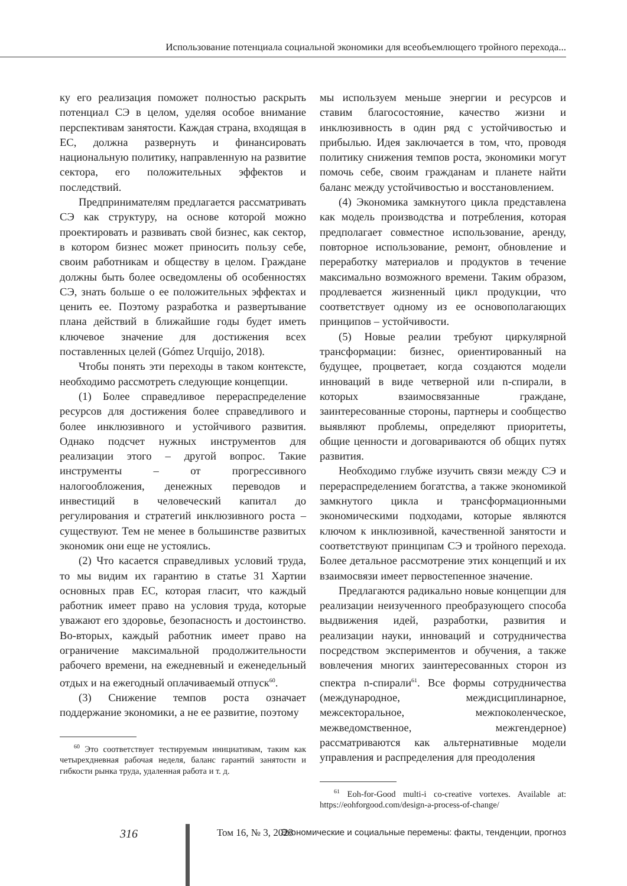Использование потенциала социальной экономики для всеобъемлющего тройного перехода...
ку его реализация поможет полностью раскрыть потенциал СЭ в целом, уделяя особое внимание перспективам занятости. Каждая страна, входящая в ЕС, должна развернуть и финансировать национальную политику, направленную на развитие сектора, его положительных эффектов и последствий.
Предпринимателям предлагается рассматривать СЭ как структуру, на основе которой можно проектировать и развивать свой бизнес, как сектор, в котором бизнес может приносить пользу себе, своим работникам и обществу в целом. Граждане должны быть более осведомлены об особенностях СЭ, знать больше о ее положительных эффектах и ценить ее. Поэтому разработка и развертывание плана действий в ближайшие годы будет иметь ключевое значение для достижения всех поставленных целей (Gómez Urquijo, 2018).
Чтобы понять эти переходы в таком контексте, необходимо рассмотреть следующие концепции.
(1) Более справедливое перераспределение ресурсов для достижения более справедливого и более инклюзивного и устойчивого развития. Однако подсчет нужных инструментов для реализации этого – другой вопрос. Такие инструменты – от прогрессивного налогообложения, денежных переводов и инвестиций в человеческий капитал до регулирования и стратегий инклюзивного роста – существуют. Тем не менее в большинстве развитых экономик они еще не устоялись.
(2) Что касается справедливых условий труда, то мы видим их гарантию в статье 31 Хартии основных прав ЕС, которая гласит, что каждый работник имеет право на условия труда, которые уважают его здоровье, безопасность и достоинство. Во-вторых, каждый работник имеет право на ограничение максимальной продолжительности рабочего времени, на ежедневный и еженедельный отдых и на ежегодный оплачиваемый отпуск<sup>60</sup>.
(3) Снижение темпов роста означает поддержание экономики, а не ее развитие, поэтому
<sup>60</sup> Это соответствует тестируемым инициативам, таким как четырехдневная рабочая неделя, баланс гарантий занятости и гибкости рынка труда, удаленная работа и т. д.
мы используем меньше энергии и ресурсов и ставим благосостояние, качество жизни и инклюзивность в один ряд с устойчивостью и прибылью. Идея заключается в том, что, проводя политику снижения темпов роста, экономики могут помочь себе, своим гражданам и планете найти баланс между устойчивостью и восстановлением.
(4) Экономика замкнутого цикла представлена как модель производства и потребления, которая предполагает совместное использование, аренду, повторное использование, ремонт, обновление и переработку материалов и продуктов в течение максимально возможного времени. Таким образом, продлевается жизненный цикл продукции, что соответствует одному из ее основополагающих принципов – устойчивости.
(5) Новые реалии требуют циркулярной трансформации: бизнес, ориентированный на будущее, процветает, когда создаются модели инноваций в виде четверной или n-спирали, в которых взаимосвязанные граждане, заинтересованные стороны, партнеры и сообщество выявляют проблемы, определяют приоритеты, общие ценности и договариваются об общих путях развития.
Необходимо глубже изучить связи между СЭ и перераспределением богатства, а также экономикой замкнутого цикла и трансформационными экономическими подходами, которые являются ключом к инклюзивной, качественной занятости и соответствуют принципам СЭ и тройного перехода. Более детальное рассмотрение этих концепций и их взаимосвязи имеет первостепенное значение.
Предлагаются радикально новые концепции для реализации неизученного преобразующего способа выдвижения идей, разработки, развития и реализации науки, инноваций и сотрудничества посредством экспериментов и обучения, а также вовлечения многих заинтересованных сторон из спектра n-спирали<sup>61</sup>. Все формы сотрудничества (международное, междисциплинарное, межсекторальное, межпоколенческое, межведомственное, межгендерное) рассматриваются как альтернативные модели управления и распределения для преодоления
<sup>61</sup> Eoh-for-Good multi-i co-creative vortexes. Available at: https://eohforgood.com/design-a-process-of-change/
316 Том 16, № 3, 2023 Экономические и социальные перемены: факты, тенденции, прогноз